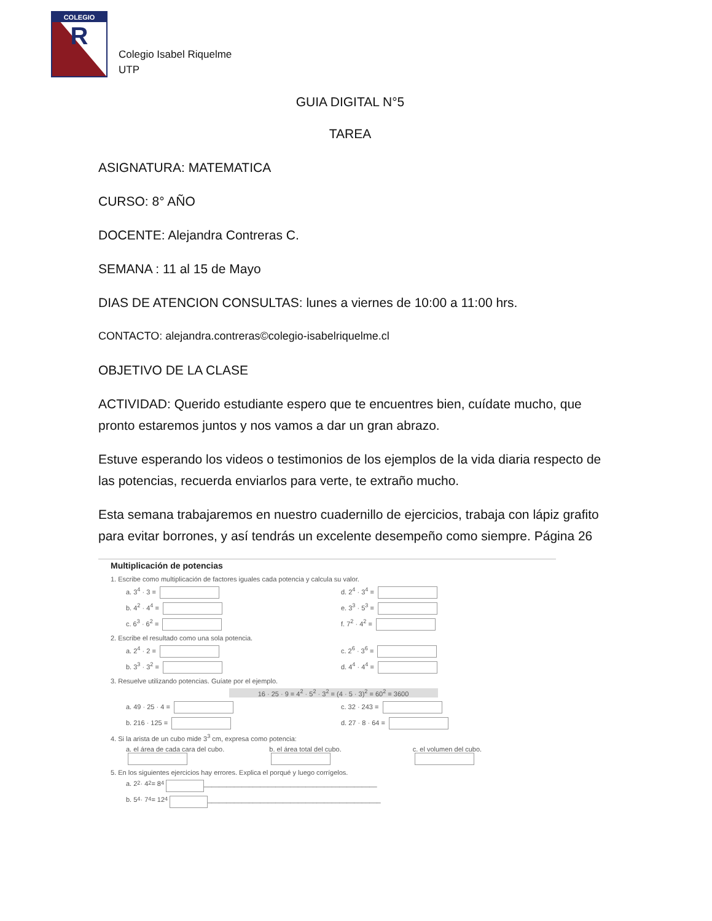COLEGIO
R
Colegio Isabel Riquelme
UTP
GUIA DIGITAL N°5
TAREA
ASIGNATURA: MATEMATICA
CURSO: 8° AÑO
DOCENTE: Alejandra Contreras C.
SEMANA : 11 al 15 de Mayo
DIAS DE ATENCION CONSULTAS: lunes a viernes de 10:00 a 11:00 hrs.
CONTACTO: alejandra.contreras©colegio-isabelriquelme.cl
OBJETIVO DE LA CLASE
ACTIVIDAD: Querido estudiante espero que te encuentres bien, cuídate mucho, que pronto estaremos juntos y nos vamos a dar un gran abrazo.
Estuve esperando los videos o testimonios de los ejemplos de la vida diaria respecto de las potencias, recuerda enviarlos para verte, te extraño mucho.
Esta semana trabajaremos en nuestro cuadernillo de ejercicios, trabaja con lápiz grafito para evitar borrones, y así tendrás un excelente desempeño como siempre. Página 26
Multiplicación de potencias
1. Escribe como multiplicación de factores iguales cada potencia y calcula su valor.
a. 3<sup>4</sup> · 3 = d. 2<sup>4</sup> · 3<sup>4</sup> =
b. 4<sup>2</sup> · 4<sup>4</sup> = e. 3<sup>3</sup> · 5<sup>3</sup> =
c. 6<sup>3</sup> · 6<sup>2</sup> = f. 7<sup>2</sup> · 4<sup>2</sup> =
2. Escribe el resultado como una sola potencia.
a. 2<sup>4</sup> · 2 = c. 2<sup>6</sup> · 3<sup>6</sup> =
b. 3<sup>3</sup> · 3<sup>2</sup> = d. 4<sup>4</sup> · 4<sup>4</sup> =
3. Resuelve utilizando potencias. Guíate por el ejemplo.
16 · 25 · 9 = 4<sup>2</sup> · 5<sup>2</sup> · 3<sup>2</sup> = (4 · 5 · 3)<sup>2</sup> = 60<sup>2</sup> = 3600
a. 49 · 25 · 4 = c. 32 · 243 =
b. 216 · 125 = d. 27 · 8 · 64 =
4. Si la arista de un cubo mide 3<sup>3</sup> cm, expresa como potencia:
a. el área de cada cara del cubo.
b. el área total del cubo.
c. el volumen del cubo.
5. En los siguientes ejercicios hay errores. Explica el porqué y luego corrígelos.
a. 2<sup>2</sup> · 4<sup>2</sup> = 8<sup>4</sup> ______________________________________________
b. 5<sup>4</sup> · 7<sup>4</sup> = 12<sup>4</sup> ______________________________________________